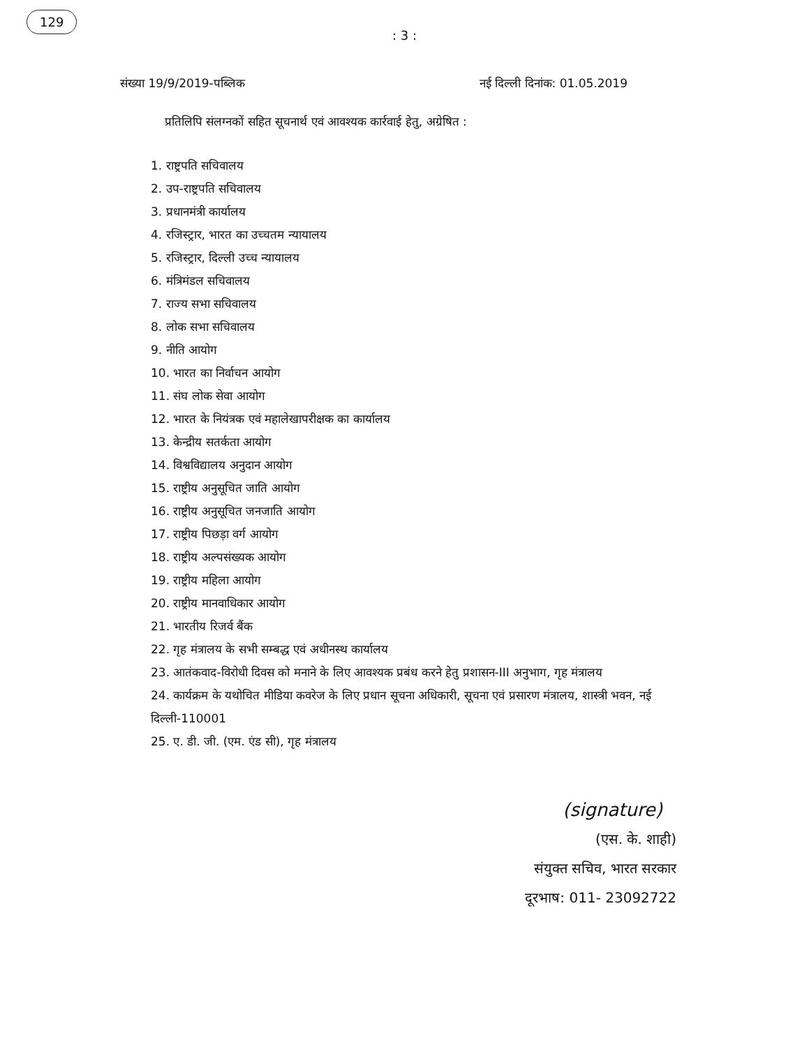129
: 3 :
संख्या 19/9/2019-पब्लिक नई दिल्ली दिनांक: 01.05.2019
प्रतिलिपि संलग्नकों सहित सूचनार्थ एवं आवश्यक कार्रवाई हेतु, अग्रेषित :
1. राष्ट्रपति सचिवालय
2. उप-राष्ट्रपति सचिवालय
3. प्रधानमंत्री कार्यालय
4. रजिस्ट्रार, भारत का उच्चतम न्यायालय
5. रजिस्ट्रार, दिल्ली उच्च न्यायालय
6. मंत्रिमंडल सचिवालय
7. राज्य सभा सचिवालय
8. लोक सभा सचिवालय
9. नीति आयोग
10. भारत का निर्वाचन आयोग
11. संघ लोक सेवा आयोग
12. भारत के नियंत्रक एवं महालेखापरीक्षक का कार्यालय
13. केन्द्रीय सतर्कता आयोग
14. विश्वविद्यालय अनुदान आयोग
15. राष्ट्रीय अनुसूचित जाति आयोग
16. राष्ट्रीय अनुसूचित जनजाति आयोग
17. राष्ट्रीय पिछड़ा वर्ग आयोग
18. राष्ट्रीय अल्पसंख्यक आयोग
19. राष्ट्रीय महिला आयोग
20. राष्ट्रीय मानवाधिकार आयोग
21. भारतीय रिजर्व बैंक
22. गृह मंत्रालय के सभी सम्बद्ध एवं अधीनस्थ कार्यालय
23. आतंकवाद-विरोधी दिवस को मनाने के लिए आवश्यक प्रबंध करने हेतु प्रशासन-III अनुभाग, गृह मंत्रालय
24. कार्यक्रम के यथोचित मीडिया कवरेज के लिए प्रधान सूचना अधिकारी, सूचना एवं प्रसारण मंत्रालय, शास्त्री भवन, नई दिल्ली-110001
25. ए. डी. जी. (एम. एंड सी), गृह मंत्रालय
(signature)
(एस. के. शाही)
संयुक्त सचिव, भारत सरकार
दूरभाष: 011- 23092722